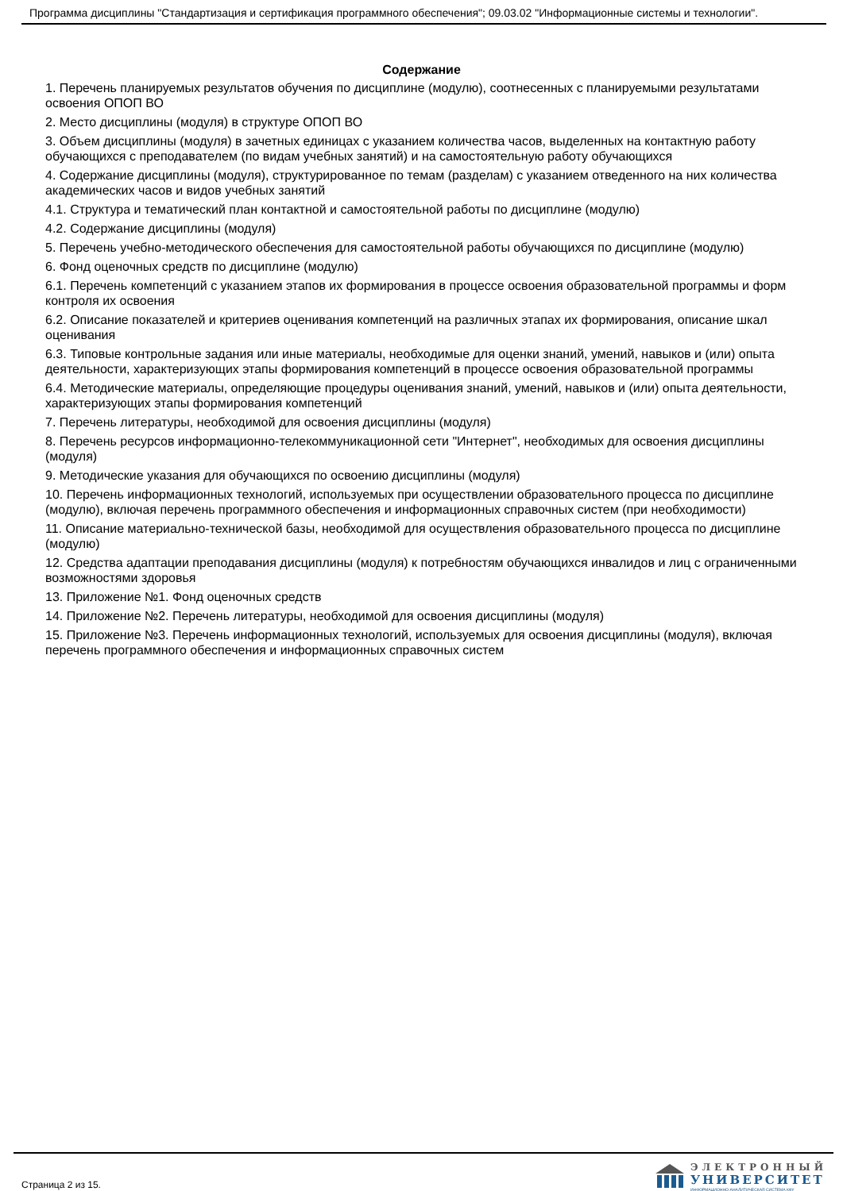Программа дисциплины "Стандартизация и сертификация программного обеспечения"; 09.03.02 "Информационные системы и технологии".
Содержание
1. Перечень планируемых результатов обучения по дисциплине (модулю), соотнесенных с планируемыми результатами освоения ОПОП ВО
2. Место дисциплины (модуля) в структуре ОПОП ВО
3. Объем дисциплины (модуля) в зачетных единицах с указанием количества часов, выделенных на контактную работу обучающихся с преподавателем (по видам учебных занятий) и на самостоятельную работу обучающихся
4. Содержание дисциплины (модуля), структурированное по темам (разделам) с указанием отведенного на них количества академических часов и видов учебных занятий
4.1. Структура и тематический план контактной и самостоятельной работы по дисциплине (модулю)
4.2. Содержание дисциплины (модуля)
5. Перечень учебно-методического обеспечения для самостоятельной работы обучающихся по дисциплине (модулю)
6. Фонд оценочных средств по дисциплине (модулю)
6.1. Перечень компетенций с указанием этапов их формирования в процессе освоения образовательной программы и форм контроля их освоения
6.2. Описание показателей и критериев оценивания компетенций на различных этапах их формирования, описание шкал оценивания
6.3. Типовые контрольные задания или иные материалы, необходимые для оценки знаний, умений, навыков и (или) опыта деятельности, характеризующих этапы формирования компетенций в процессе освоения образовательной программы
6.4. Методические материалы, определяющие процедуры оценивания знаний, умений, навыков и (или) опыта деятельности, характеризующих этапы формирования компетенций
7. Перечень литературы, необходимой для освоения дисциплины (модуля)
8. Перечень ресурсов информационно-телекоммуникационной сети "Интернет", необходимых для освоения дисциплины (модуля)
9. Методические указания для обучающихся по освоению дисциплины (модуля)
10. Перечень информационных технологий, используемых при осуществлении образовательного процесса по дисциплине (модулю), включая перечень программного обеспечения и информационных справочных систем (при необходимости)
11. Описание материально-технической базы, необходимой для осуществления образовательного процесса по дисциплине (модулю)
12. Средства адаптации преподавания дисциплины (модуля) к потребностям обучающихся инвалидов и лиц с ограниченными возможностями здоровья
13. Приложение №1. Фонд оценочных средств
14. Приложение №2. Перечень литературы, необходимой для освоения дисциплины (модуля)
15. Приложение №3. Перечень информационных технологий, используемых для освоения дисциплины (модуля), включая перечень программного обеспечения и информационных справочных систем
Страница 2 из 15.
ЭЛЕКТРОННЫЙ
УНИВЕРСИТЕТ
ИНФОРМАЦИОННО-АНАЛИТИЧЕСКАЯ СИСТЕМА КФУ